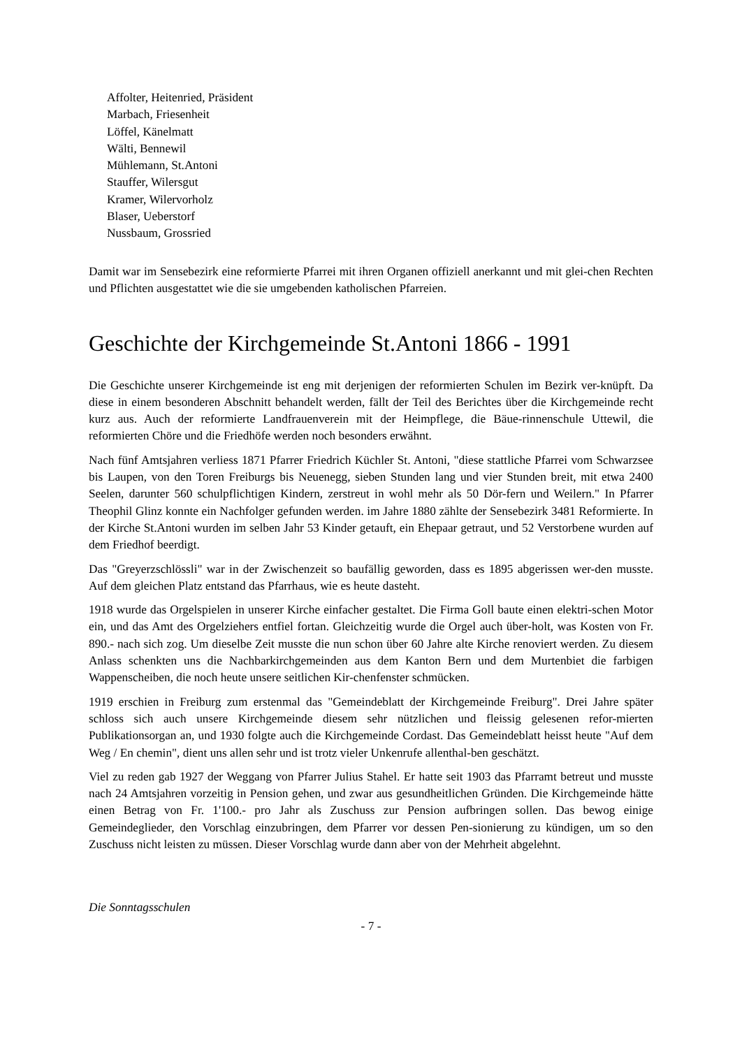Affolter, Heitenried, Präsident
Marbach, Friesenheit
Löffel, Känelmatt
Wälti, Bennewil
Mühlemann, St.Antoni
Stauffer, Wilersgut
Kramer, Wilervorholz
Blaser, Ueberstorf
Nussbaum, Grossried
Damit war im Sensebezirk eine reformierte Pfarrei mit ihren Organen offiziell anerkannt und mit glei-chen Rechten und Pflichten ausgestattet wie die sie umgebenden katholischen Pfarreien.
Geschichte der Kirchgemeinde St.Antoni 1866 - 1991
Die Geschichte unserer Kirchgemeinde ist eng mit derjenigen der reformierten Schulen im Bezirk ver-knüpft. Da diese in einem besonderen Abschnitt behandelt werden, fällt der Teil des Berichtes über die Kirchgemeinde recht kurz aus. Auch der reformierte Landfrauenverein mit der Heimpflege, die Bäue-rinnenschule Uttewil, die reformierten Chöre und die Friedhöfe werden noch besonders erwähnt.
Nach fünf Amtsjahren verliess 1871 Pfarrer Friedrich Küchler St. Antoni, "diese stattliche Pfarrei vom Schwarzsee bis Laupen, von den Toren Freiburgs bis Neuenegg, sieben Stunden lang und vier Stunden breit, mit etwa 2400 Seelen, darunter 560 schulpflichtigen Kindern, zerstreut in wohl mehr als 50 Dör-fern und Weilern." In Pfarrer Theophil Glinz konnte ein Nachfolger gefunden werden. im Jahre 1880 zählte der Sensebezirk 3481 Reformierte. In der Kirche St.Antoni wurden im selben Jahr 53 Kinder getauft, ein Ehepaar getraut, und 52 Verstorbene wurden auf dem Friedhof beerdigt.
Das "Greyerzschlössli" war in der Zwischenzeit so baufällig geworden, dass es 1895 abgerissen wer-den musste. Auf dem gleichen Platz entstand das Pfarrhaus, wie es heute dasteht.
1918 wurde das Orgelspielen in unserer Kirche einfacher gestaltet. Die Firma Goll baute einen elektri-schen Motor ein, und das Amt des Orgelziehers entfiel fortan. Gleichzeitig wurde die Orgel auch über-holt, was Kosten von Fr. 890.- nach sich zog. Um dieselbe Zeit musste die nun schon über 60 Jahre alte Kirche renoviert werden. Zu diesem Anlass schenkten uns die Nachbarkirchgemeinden aus dem Kanton Bern und dem Murtenbiet die farbigen Wappenscheiben, die noch heute unsere seitlichen Kir-chenfenster schmücken.
1919 erschien in Freiburg zum erstenmal das "Gemeindeblatt der Kirchgemeinde Freiburg". Drei Jahre später schloss sich auch unsere Kirchgemeinde diesem sehr nützlichen und fleissig gelesenen refor-mierten Publikationsorgan an, und 1930 folgte auch die Kirchgemeinde Cordast. Das Gemeindeblatt heisst heute "Auf dem Weg / En chemin", dient uns allen sehr und ist trotz vieler Unkenrufe allenthal-ben geschätzt.
Viel zu reden gab 1927 der Weggang von Pfarrer Julius Stahel. Er hatte seit 1903 das Pfarramt betreut und musste nach 24 Amtsjahren vorzeitig in Pension gehen, und zwar aus gesundheitlichen Gründen. Die Kirchgemeinde hätte einen Betrag von Fr. 1'100.- pro Jahr als Zuschuss zur Pension aufbringen sollen. Das bewog einige Gemeindeglieder, den Vorschlag einzubringen, dem Pfarrer vor dessen Pen-sionierung zu kündigen, um so den Zuschuss nicht leisten zu müssen. Dieser Vorschlag wurde dann aber von der Mehrheit abgelehnt.
Die Sonntagsschulen
- 7 -